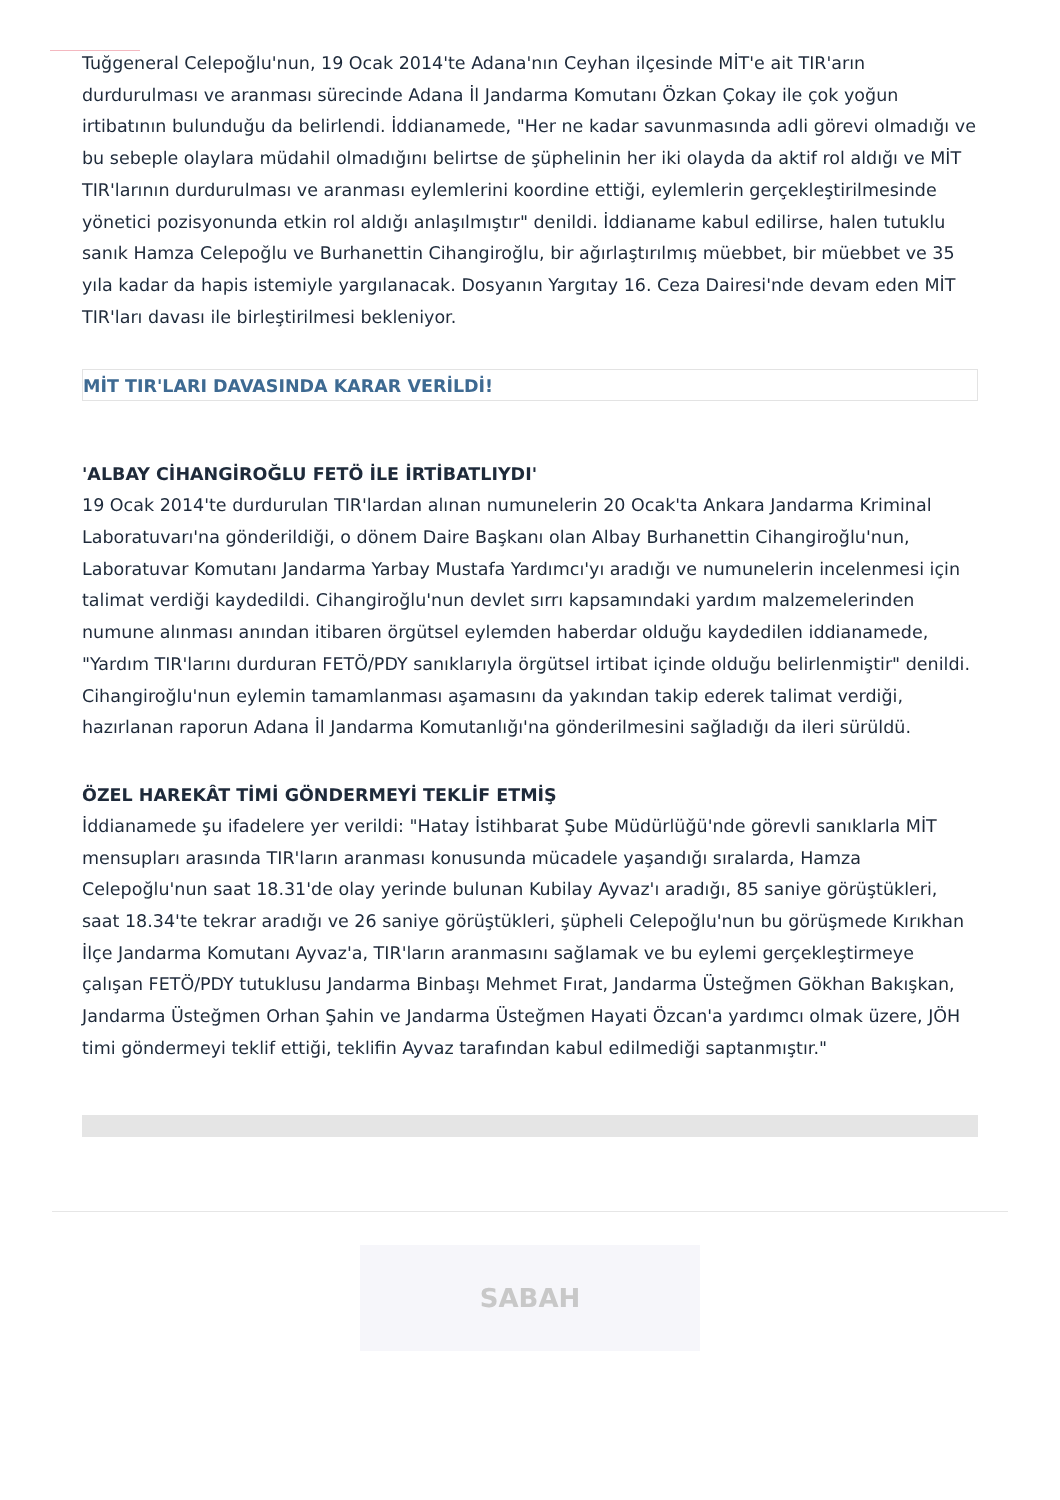Tuğgeneral Celepoğlu'nun, 19 Ocak 2014'te Adana'nın Ceyhan ilçesinde MİT'e ait TIR'arın durdurulması ve aranması sürecinde Adana İl Jandarma Komutanı Özkan Çokay ile çok yoğun irtibatının bulunduğu da belirlendi. İddianamede, "Her ne kadar savunmasında adli görevi olmadığı ve bu sebeple olaylara müdahil olmadığını belirtse de şüphelinin her iki olayda da aktif rol aldığı ve MİT TIR'larının durdurulması ve aranması eylemlerini koordine ettiği, eylemlerin gerçekleştirilmesinde yönetici pozisyonunda etkin rol aldığı anlaşılmıştır" denildi. İddianame kabul edilirse, halen tutuklu sanık Hamza Celepoğlu ve Burhanettin Cihangiroğlu, bir ağırlaştırılmış müebbet, bir müebbet ve 35 yıla kadar da hapis istemiyle yargılanacak. Dosyanın Yargıtay 16. Ceza Dairesi'nde devam eden MİT TIR'ları davası ile birleştirilmesi bekleniyor.
MİT TIR'LARI DAVASINDA KARAR VERİLDİ!
'ALBAY CİHANGİROĞLU FETÖ İLE İRTİBATLIYDI'
19 Ocak 2014'te durdurulan TIR'lardan alınan numunelerin 20 Ocak'ta Ankara Jandarma Kriminal Laboratuvarı'na gönderildiği, o dönem Daire Başkanı olan Albay Burhanettin Cihangiroğlu'nun, Laboratuvar Komutanı Jandarma Yarbay Mustafa Yardımcı'yı aradığı ve numunelerin incelenmesi için talimat verdiği kaydedildi. Cihangiroğlu'nun devlet sırrı kapsamındaki yardım malzemelerinden numune alınması anından itibaren örgütsel eylemden haberdar olduğu kaydedilen iddianamede, "Yardım TIR'larını durduran FETÖ/PDY sanıklarıyla örgütsel irtibat içinde olduğu belirlenmiştir" denildi. Cihangiroğlu'nun eylemin tamamlanması aşamasını da yakından takip ederek talimat verdiği, hazırlanan raporun Adana İl Jandarma Komutanlığı'na gönderilmesini sağladığı da ileri sürüldü.
ÖZEL HAREKÂT TİMİ GÖNDERMEYİ TEKLİF ETMİŞ
İddianamede şu ifadelere yer verildi: "Hatay İstihbarat Şube Müdürlüğü'nde görevli sanıklarla MİT mensupları arasında TIR'ların aranması konusunda mücadele yaşandığı sıralarda, Hamza Celepoğlu'nun saat 18.31'de olay yerinde bulunan Kubilay Ayvaz'ı aradığı, 85 saniye görüştükleri, saat 18.34'te tekrar aradığı ve 26 saniye görüştükleri, şüpheli Celepoğlu'nun bu görüşmede Kırıkhan İlçe Jandarma Komutanı Ayvaz'a, TIR'ların aranmasını sağlamak ve bu eylemi gerçekleştirmeye çalışan FETÖ/PDY tutuklusu Jandarma Binbaşı Mehmet Fırat, Jandarma Üsteğmen Gökhan Bakışkan, Jandarma Üsteğmen Orhan Şahin ve Jandarma Üsteğmen Hayati Özcan'a yardımcı olmak üzere, JÖH timi göndermeyi teklif ettiği, teklifin Ayvaz tarafından kabul edilmediği saptanmıştır."
SABAH